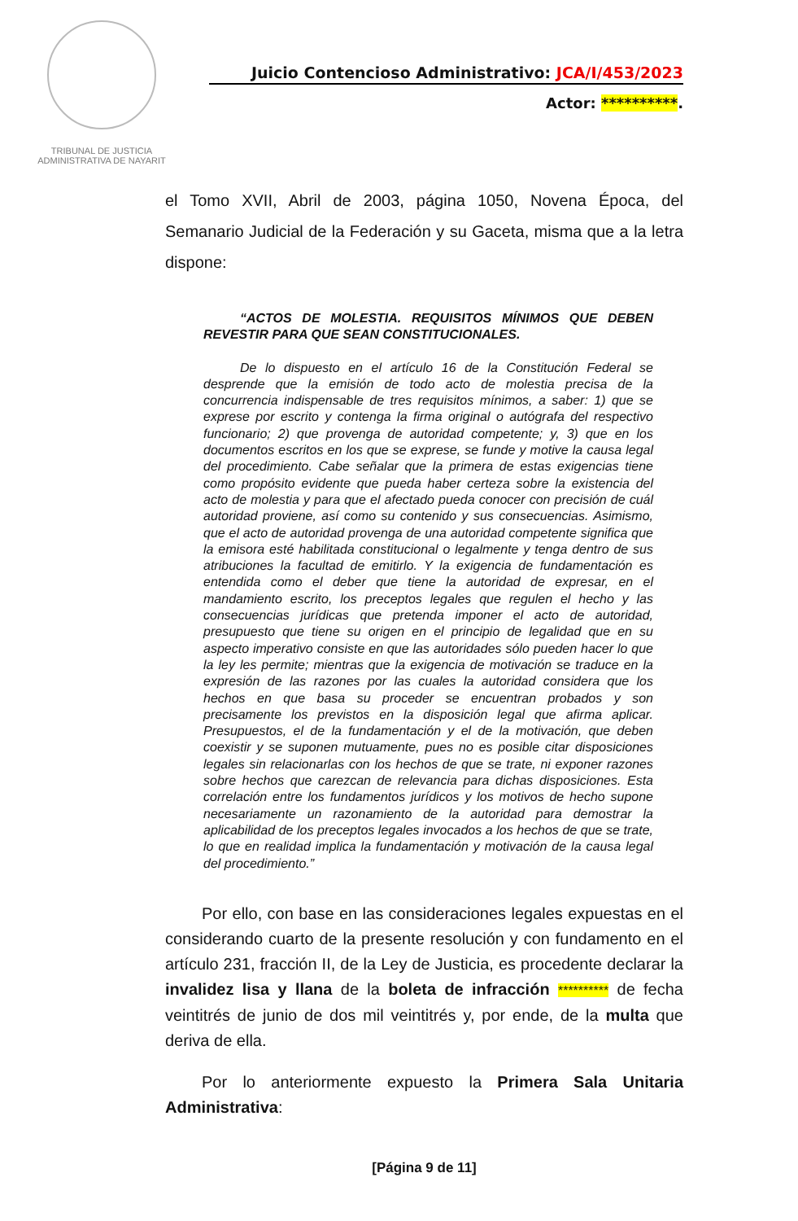TRIBUNAL DE JUSTICIA
ADMINISTRATIVA DE NAYARIT
Juicio Contencioso Administrativo: JCA/I/453/2023
Actor: **********.
el Tomo XVII, Abril de 2003, página 1050, Novena Época, del Semanario Judicial de la Federación y su Gaceta, misma que a la letra dispone:
“ACTOS DE MOLESTIA. REQUISITOS MÍNIMOS QUE DEBEN REVESTIR PARA QUE SEAN CONSTITUCIONALES.
De lo dispuesto en el artículo 16 de la Constitución Federal se desprende que la emisión de todo acto de molestia precisa de la concurrencia indispensable de tres requisitos mínimos, a saber: 1) que se exprese por escrito y contenga la firma original o autógrafa del respectivo funcionario; 2) que provenga de autoridad competente; y, 3) que en los documentos escritos en los que se exprese, se funde y motive la causa legal del procedimiento. Cabe señalar que la primera de estas exigencias tiene como propósito evidente que pueda haber certeza sobre la existencia del acto de molestia y para que el afectado pueda conocer con precisión de cuál autoridad proviene, así como su contenido y sus consecuencias. Asimismo, que el acto de autoridad provenga de una autoridad competente significa que la emisora esté habilitada constitucional o legalmente y tenga dentro de sus atribuciones la facultad de emitirlo. Y la exigencia de fundamentación es entendida como el deber que tiene la autoridad de expresar, en el mandamiento escrito, los preceptos legales que regulen el hecho y las consecuencias jurídicas que pretenda imponer el acto de autoridad, presupuesto que tiene su origen en el principio de legalidad que en su aspecto imperativo consiste en que las autoridades sólo pueden hacer lo que la ley les permite; mientras que la exigencia de motivación se traduce en la expresión de las razones por las cuales la autoridad considera que los hechos en que basa su proceder se encuentran probados y son precisamente los previstos en la disposición legal que afirma aplicar. Presupuestos, el de la fundamentación y el de la motivación, que deben coexistir y se suponen mutuamente, pues no es posible citar disposiciones legales sin relacionarlas con los hechos de que se trate, ni exponer razones sobre hechos que carezcan de relevancia para dichas disposiciones. Esta correlación entre los fundamentos jurídicos y los motivos de hecho supone necesariamente un razonamiento de la autoridad para demostrar la aplicabilidad de los preceptos legales invocados a los hechos de que se trate, lo que en realidad implica la fundamentación y motivación de la causa legal del procedimiento.”
Por ello, con base en las consideraciones legales expuestas en el considerando cuarto de la presente resolución y con fundamento en el artículo 231, fracción II, de la Ley de Justicia, es procedente declarar la invalidez lisa y llana de la boleta de infracción ********** de fecha veintitrés de junio de dos mil veintitrés y, por ende, de la multa que deriva de ella.
Por lo anteriormente expuesto la Primera Sala Unitaria Administrativa:
[Página 9 de 11]